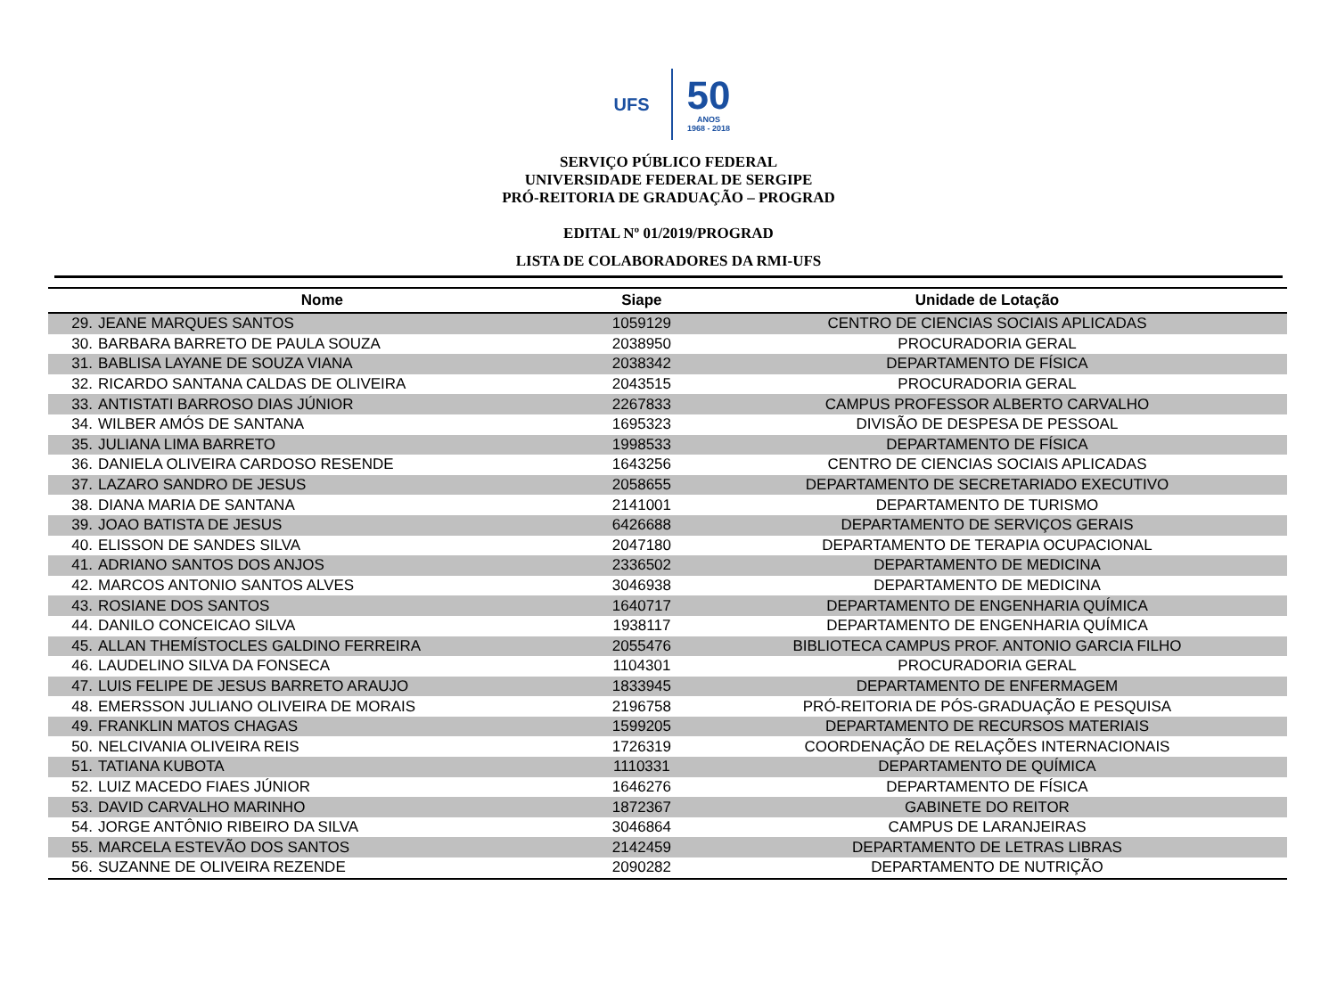UFS
50
ANOS
1968 - 2018
SERVIÇO PÚBLICO FEDERAL
UNIVERSIDADE FEDERAL DE SERGIPE
PRÓ-REITORIA DE GRADUAÇÃO – PROGRAD
EDITAL Nº 01/2019/PROGRAD
LISTA DE COLABORADORES DA RMI-UFS
| Nome | | Siape | Unidade de Lotação |
| --- | --- | --- | --- |
| 29. | JEANE MARQUES SANTOS | 1059129 | CENTRO DE CIENCIAS SOCIAIS APLICADAS |
| 30. | BARBARA BARRETO DE PAULA SOUZA | 2038950 | PROCURADORIA GERAL |
| 31. | BABLISA LAYANE DE SOUZA VIANA | 2038342 | DEPARTAMENTO DE FÍSICA |
| 32. | RICARDO SANTANA CALDAS DE OLIVEIRA | 2043515 | PROCURADORIA GERAL |
| 33. | ANTISTATI BARROSO DIAS JÚNIOR | 2267833 | CAMPUS PROFESSOR ALBERTO CARVALHO |
| 34. | WILBER AMÓS DE SANTANA | 1695323 | DIVISÃO DE DESPESA DE PESSOAL |
| 35. | JULIANA LIMA BARRETO | 1998533 | DEPARTAMENTO DE FÍSICA |
| 36. | DANIELA OLIVEIRA CARDOSO RESENDE | 1643256 | CENTRO DE CIENCIAS SOCIAIS APLICADAS |
| 37. | LAZARO SANDRO DE JESUS | 2058655 | DEPARTAMENTO DE SECRETARIADO EXECUTIVO |
| 38. | DIANA MARIA DE SANTANA | 2141001 | DEPARTAMENTO DE TURISMO |
| 39. | JOAO BATISTA DE JESUS | 6426688 | DEPARTAMENTO DE SERVIÇOS GERAIS |
| 40. | ELISSON DE SANDES SILVA | 2047180 | DEPARTAMENTO DE TERAPIA OCUPACIONAL |
| 41. | ADRIANO SANTOS DOS ANJOS | 2336502 | DEPARTAMENTO DE MEDICINA |
| 42. | MARCOS ANTONIO SANTOS ALVES | 3046938 | DEPARTAMENTO DE MEDICINA |
| 43. | ROSIANE DOS SANTOS | 1640717 | DEPARTAMENTO DE ENGENHARIA QUÍMICA |
| 44. | DANILO CONCEICAO SILVA | 1938117 | DEPARTAMENTO DE ENGENHARIA QUÍMICA |
| 45. | ALLAN THEMÍSTOCLES GALDINO FERREIRA | 2055476 | BIBLIOTECA CAMPUS PROF. ANTONIO GARCIA FILHO |
| 46. | LAUDELINO SILVA DA FONSECA | 1104301 | PROCURADORIA GERAL |
| 47. | LUIS FELIPE DE JESUS BARRETO ARAUJO | 1833945 | DEPARTAMENTO DE ENFERMAGEM |
| 48. | EMERSSON JULIANO OLIVEIRA DE MORAIS | 2196758 | PRÓ-REITORIA DE PÓS-GRADUAÇÃO E PESQUISA |
| 49. | FRANKLIN MATOS CHAGAS | 1599205 | DEPARTAMENTO DE RECURSOS MATERIAIS |
| 50. | NELCIVANIA OLIVEIRA REIS | 1726319 | COORDENAÇÃO DE RELAÇÕES INTERNACIONAIS |
| 51. | TATIANA KUBOTA | 1110331 | DEPARTAMENTO DE QUÍMICA |
| 52. | LUIZ MACEDO FIAES JÚNIOR | 1646276 | DEPARTAMENTO DE FÍSICA |
| 53. | DAVID CARVALHO MARINHO | 1872367 | GABINETE DO REITOR |
| 54. | JORGE ANTÔNIO RIBEIRO DA SILVA | 3046864 | CAMPUS DE LARANJEIRAS |
| 55. | MARCELA ESTEVÃO DOS SANTOS | 2142459 | DEPARTAMENTO DE LETRAS LIBRAS |
| 56. | SUZANNE DE OLIVEIRA REZENDE | 2090282 | DEPARTAMENTO DE NUTRIÇÃO |